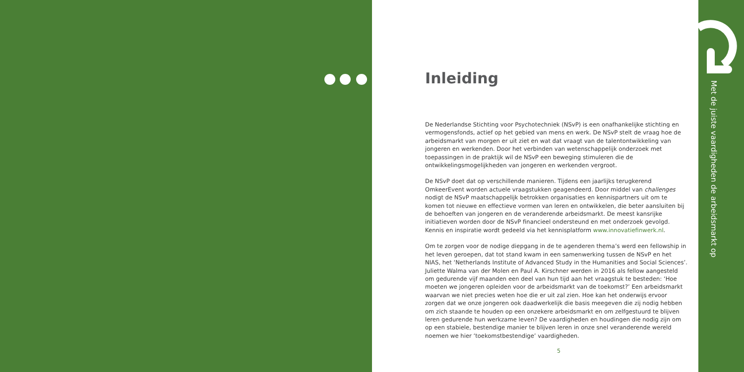Inleiding
De Nederlandse Stichting voor Psychotechniek (NSvP) is een onafhankelijke stichting en vermogensfonds, actief op het gebied van mens en werk. De NSvP stelt de vraag hoe de arbeidsmarkt van morgen er uit ziet en wat dat vraagt van de talentontwikkeling van jongeren en werkenden. Door het verbinden van wetenschappelijk onderzoek met toepassingen in de praktijk wil de NSvP een beweging stimuleren die de ontwikkelingsmogelijkheden van jongeren en werkenden vergroot.
De NSvP doet dat op verschillende manieren. Tijdens een jaarlijks terugkerend OmkeerEvent worden actuele vraagstukken geagendeerd. Door middel van challenges nodigt de NSvP maatschappelijk betrokken organisaties en kennispartners uit om te komen tot nieuwe en effectieve vormen van leren en ontwikkelen, die beter aansluiten bij de behoeften van jongeren en de veranderende arbeidsmarkt. De meest kansrijke initiatieven worden door de NSvP financieel ondersteund en met onderzoek gevolgd. Kennis en inspiratie wordt gedeeld via het kennisplatform www.innovatiefinwerk.nl.
Om te zorgen voor de nodige diepgang in de te agenderen thema’s werd een fellowship in het leven geroepen, dat tot stand kwam in een samenwerking tussen de NSvP en het NIAS, het ‘Netherlands Institute of Advanced Study in the Humanities and Social Sciences’. Juliette Walma van der Molen en Paul A. Kirschner werden in 2016 als fellow aangesteld om gedurende vijf maanden een deel van hun tijd aan het vraagstuk te besteden: ‘Hoe moeten we jongeren opleiden voor de arbeidsmarkt van de toekomst?’ Een arbeidsmarkt waarvan we niet precies weten hoe die er uit zal zien. Hoe kan het onderwijs ervoor zorgen dat we onze jongeren ook daadwerkelijk die basis meegeven die zij nodig hebben om zich staande te houden op een onzekere arbeidsmarkt en om zelfgestuurd te blijven leren gedurende hun werkzame leven? De vaardigheden en houdingen die nodig zijn om op een stabiele, bestendige manier te blijven leren in onze snel veranderende wereld noemen we hier ‘toekomstbestendige’ vaardigheden.
5
Met de juiste vaardigheden de arbeidsmarkt op